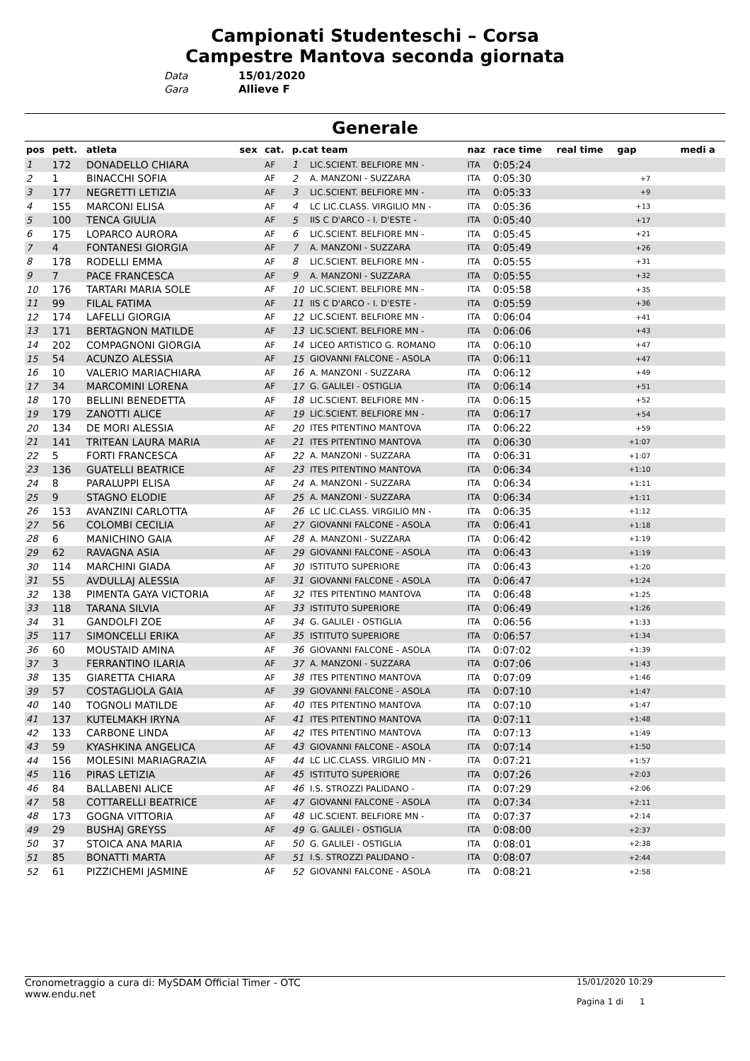Campionati Studenteschi – Corsa
Campestre Mantova seconda giornata
Data 15/01/2020
Gara Allieve F
Generale
| pos | pett. | atleta | sex | cat. | p.cat team | | naz | race time | real time | gap | medi a |
| --- | --- | --- | --- | --- | --- | --- | --- | --- | --- | --- | --- |
| 1 | 172 | DONADELLO CHIARA | | AF | 1 | LIC.SCIENT. BELFIORE MN - | ITA | 0:05:24 | | | |
| 2 | 1 | BINACCHI SOFIA | | AF | 2 | A. MANZONI - SUZZARA | ITA | 0:05:30 | | +7 | |
| 3 | 177 | NEGRETTI LETIZIA | | AF | 3 | LIC.SCIENT. BELFIORE MN - | ITA | 0:05:33 | | +9 | |
| 4 | 155 | MARCONI ELISA | | AF | 4 | LC LIC.CLASS. VIRGILIO MN - | ITA | 0:05:36 | | +13 | |
| 5 | 100 | TENCA GIULIA | | AF | 5 | IIS C D'ARCO - I. D'ESTE - | ITA | 0:05:40 | | +17 | |
| 6 | 175 | LOPARCO AURORA | | AF | 6 | LIC.SCIENT. BELFIORE MN - | ITA | 0:05:45 | | +21 | |
| 7 | 4 | FONTANESI GIORGIA | | AF | 7 | A. MANZONI - SUZZARA | ITA | 0:05:49 | | +26 | |
| 8 | 178 | RODELLI EMMA | | AF | 8 | LIC.SCIENT. BELFIORE MN - | ITA | 0:05:55 | | +31 | |
| 9 | 7 | PACE FRANCESCA | | AF | 9 | A. MANZONI - SUZZARA | ITA | 0:05:55 | | +32 | |
| 10 | 176 | TARTARI MARIA SOLE | | AF | 10 | LIC.SCIENT. BELFIORE MN - | ITA | 0:05:58 | | +35 | |
| 11 | 99 | FILAL FATIMA | | AF | 11 | IIS C D'ARCO - I. D'ESTE - | ITA | 0:05:59 | | +36 | |
| 12 | 174 | LAFELLI GIORGIA | | AF | 12 | LIC.SCIENT. BELFIORE MN - | ITA | 0:06:04 | | +41 | |
| 13 | 171 | BERTAGNON MATILDE | | AF | 13 | LIC.SCIENT. BELFIORE MN - | ITA | 0:06:06 | | +43 | |
| 14 | 202 | COMPAGNONI GIORGIA | | AF | 14 | LICEO ARTISTICO G. ROMANO | ITA | 0:06:10 | | +47 | |
| 15 | 54 | ACUNZO ALESSIA | | AF | 15 | GIOVANNI FALCONE - ASOLA | ITA | 0:06:11 | | +47 | |
| 16 | 10 | VALERIO MARIACHIARA | | AF | 16 | A. MANZONI - SUZZARA | ITA | 0:06:12 | | +49 | |
| 17 | 34 | MARCOMINI LORENA | | AF | 17 | G. GALILEI - OSTIGLIA | ITA | 0:06:14 | | +51 | |
| 18 | 170 | BELLINI BENEDETTA | | AF | 18 | LIC.SCIENT. BELFIORE MN - | ITA | 0:06:15 | | +52 | |
| 19 | 179 | ZANOTTI ALICE | | AF | 19 | LIC.SCIENT. BELFIORE MN - | ITA | 0:06:17 | | +54 | |
| 20 | 134 | DE MORI ALESSIA | | AF | 20 | ITES PITENTINO MANTOVA | ITA | 0:06:22 | | +59 | |
| 21 | 141 | TRITEAN LAURA MARIA | | AF | 21 | ITES PITENTINO MANTOVA | ITA | 0:06:30 | | +1:07 | |
| 22 | 5 | FORTI FRANCESCA | | AF | 22 | A. MANZONI - SUZZARA | ITA | 0:06:31 | | +1:07 | |
| 23 | 136 | GUATELLI BEATRICE | | AF | 23 | ITES PITENTINO MANTOVA | ITA | 0:06:34 | | +1:10 | |
| 24 | 8 | PARALUPPI ELISA | | AF | 24 | A. MANZONI - SUZZARA | ITA | 0:06:34 | | +1:11 | |
| 25 | 9 | STAGNO ELODIE | | AF | 25 | A. MANZONI - SUZZARA | ITA | 0:06:34 | | +1:11 | |
| 26 | 153 | AVANZINI CARLOTTA | | AF | 26 | LC LIC.CLASS. VIRGILIO MN - | ITA | 0:06:35 | | +1:12 | |
| 27 | 56 | COLOMBI CECILIA | | AF | 27 | GIOVANNI FALCONE - ASOLA | ITA | 0:06:41 | | +1:18 | |
| 28 | 6 | MANICHINO GAIA | | AF | 28 | A. MANZONI - SUZZARA | ITA | 0:06:42 | | +1:19 | |
| 29 | 62 | RAVAGNA ASIA | | AF | 29 | GIOVANNI FALCONE - ASOLA | ITA | 0:06:43 | | +1:19 | |
| 30 | 114 | MARCHINI GIADA | | AF | 30 | ISTITUTO SUPERIORE | ITA | 0:06:43 | | +1:20 | |
| 31 | 55 | AVDULLAJ ALESSIA | | AF | 31 | GIOVANNI FALCONE - ASOLA | ITA | 0:06:47 | | +1:24 | |
| 32 | 138 | PIMENTA GAYA VICTORIA | | AF | 32 | ITES PITENTINO MANTOVA | ITA | 0:06:48 | | +1:25 | |
| 33 | 118 | TARANA SILVIA | | AF | 33 | ISTITUTO SUPERIORE | ITA | 0:06:49 | | +1:26 | |
| 34 | 31 | GANDOLFI ZOE | | AF | 34 | G. GALILEI - OSTIGLIA | ITA | 0:06:56 | | +1:33 | |
| 35 | 117 | SIMONCELLI ERIKA | | AF | 35 | ISTITUTO SUPERIORE | ITA | 0:06:57 | | +1:34 | |
| 36 | 60 | MOUSTAID AMINA | | AF | 36 | GIOVANNI FALCONE - ASOLA | ITA | 0:07:02 | | +1:39 | |
| 37 | 3 | FERRANTINO ILARIA | | AF | 37 | A. MANZONI - SUZZARA | ITA | 0:07:06 | | +1:43 | |
| 38 | 135 | GIARETTA CHIARA | | AF | 38 | ITES PITENTINO MANTOVA | ITA | 0:07:09 | | +1:46 | |
| 39 | 57 | COSTAGLIOLA GAIA | | AF | 39 | GIOVANNI FALCONE - ASOLA | ITA | 0:07:10 | | +1:47 | |
| 40 | 140 | TOGNOLI MATILDE | | AF | 40 | ITES PITENTINO MANTOVA | ITA | 0:07:10 | | +1:47 | |
| 41 | 137 | KUTELMAKH IRYNA | | AF | 41 | ITES PITENTINO MANTOVA | ITA | 0:07:11 | | +1:48 | |
| 42 | 133 | CARBONE LINDA | | AF | 42 | ITES PITENTINO MANTOVA | ITA | 0:07:13 | | +1:49 | |
| 43 | 59 | KYASHKINA ANGELICA | | AF | 43 | GIOVANNI FALCONE - ASOLA | ITA | 0:07:14 | | +1:50 | |
| 44 | 156 | MOLESINI MARIAGRAZIA | | AF | 44 | LC LIC.CLASS. VIRGILIO MN - | ITA | 0:07:21 | | +1:57 | |
| 45 | 116 | PIRAS LETIZIA | | AF | 45 | ISTITUTO SUPERIORE | ITA | 0:07:26 | | +2:03 | |
| 46 | 84 | BALLABENI ALICE | | AF | 46 | I.S. STROZZI PALIDANO - | ITA | 0:07:29 | | +2:06 | |
| 47 | 58 | COTTARELLI BEATRICE | | AF | 47 | GIOVANNI FALCONE - ASOLA | ITA | 0:07:34 | | +2:11 | |
| 48 | 173 | GOGNA VITTORIA | | AF | 48 | LIC.SCIENT. BELFIORE MN - | ITA | 0:07:37 | | +2:14 | |
| 49 | 29 | BUSHAJ GREYSS | | AF | 49 | G. GALILEI - OSTIGLIA | ITA | 0:08:00 | | +2:37 | |
| 50 | 37 | STOICA ANA MARIA | | AF | 50 | G. GALILEI - OSTIGLIA | ITA | 0:08:01 | | +2:38 | |
| 51 | 85 | BONATTI MARTA | | AF | 51 | I.S. STROZZI PALIDANO - | ITA | 0:08:07 | | +2:44 | |
| 52 | 61 | PIZZICHEMI JASMINE | | AF | 52 | GIOVANNI FALCONE - ASOLA | ITA | 0:08:21 | | +2:58 | |
Cronometraggio a cura di: MySDAM Official Timer - OTC
www.endu.net
15/01/2020 10:29
Pagina 1 di 1